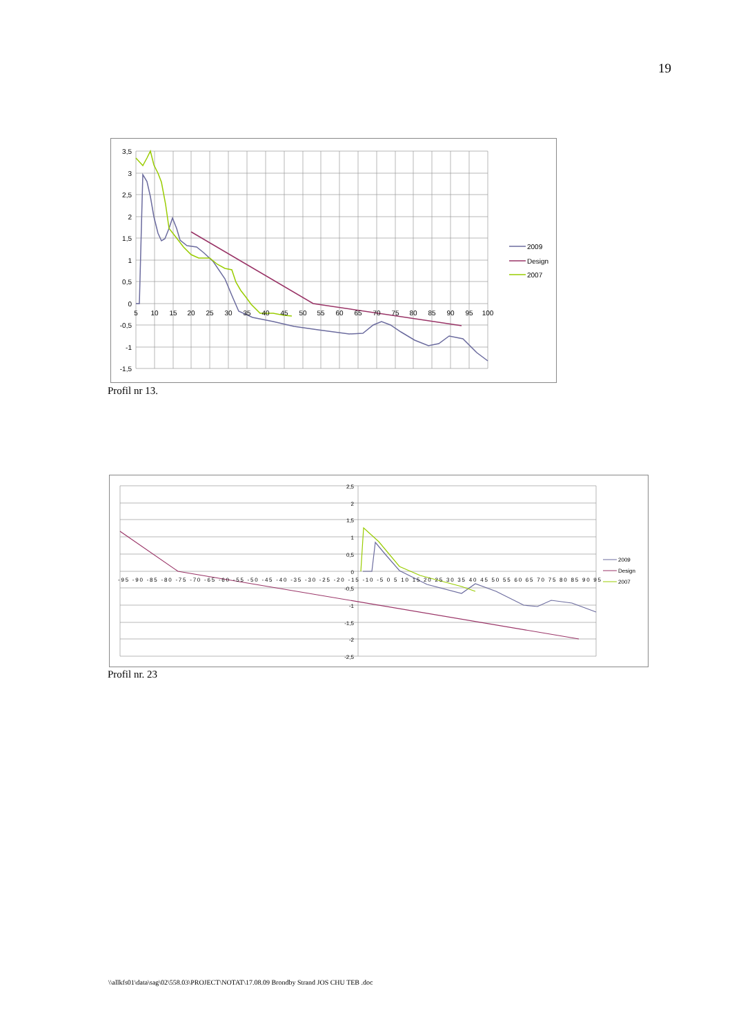19
3,5
3
2,5
2
1,5
1
0,5
0
-0,5
-1
-1,5
5
10
15
20
25
30
35
40
45
50
55
60
65
70
75
80
85
90
95
100
2009
Design
2007
Profil nr 13.
2,5
2
1,5
1
0,5
0
-0,5
-1
-1,5
-2
-2,5
-95 -90 -85 -80 -75 -70 -65 -60 -55 -50 -45 -40 -35 -30 -25 -20 -15 -10 -5 0 5 10 15 20 25 30 35 40 45 50 55 60 65 70 75 80 85 90 95
2009
Design
2007
Profil nr. 23
\\allkfs01\data\sag\02\558.03\PROJECT\NOTAT\17.08.09 Brondby Strand JOS CHU TEB .doc